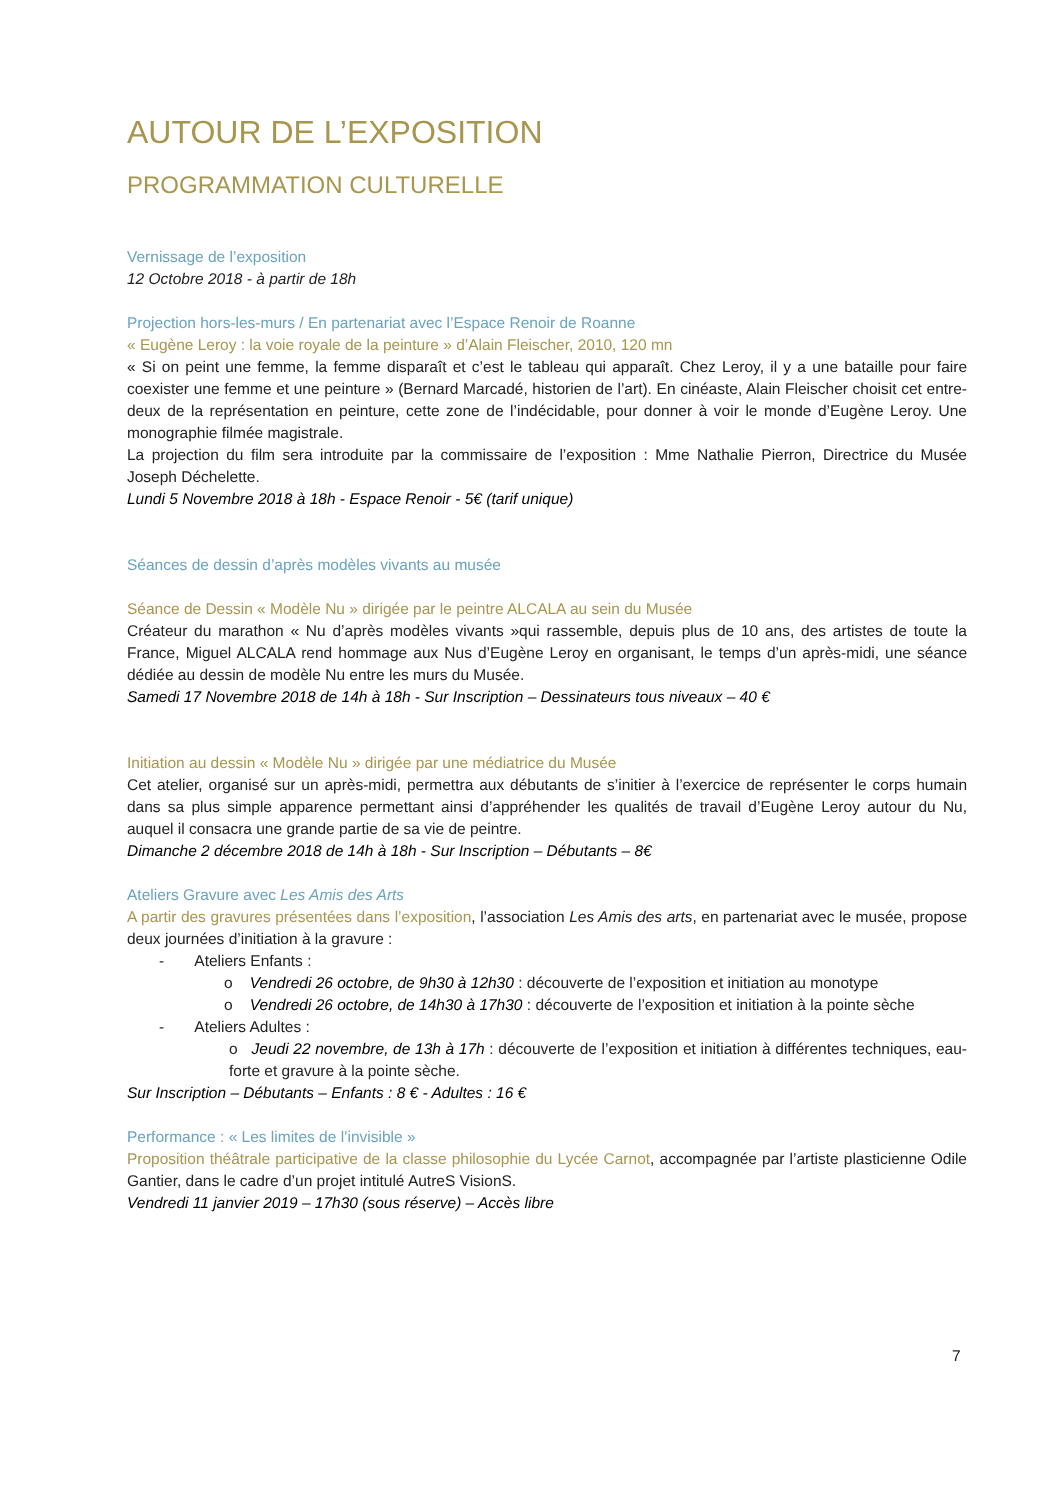AUTOUR DE L’EXPOSITION
PROGRAMMATION CULTURELLE
Vernissage de l’exposition
12 Octobre 2018 - à partir de 18h
Projection hors-les-murs / En partenariat avec l’Espace Renoir de Roanne
« Eugène Leroy : la voie royale de la peinture » d’Alain Fleischer, 2010, 120 mn
« Si on peint une femme, la femme disparaît et c’est le tableau qui apparaît. Chez Leroy, il y a une bataille pour faire coexister une femme et une peinture » (Bernard Marcadé, historien de l’art). En cinéaste, Alain Fleischer choisit cet entre-deux de la représentation en peinture, cette zone de l’indécidable, pour donner à voir le monde d’Eugène Leroy. Une monographie filmée magistrale.
La projection du film sera introduite par la commissaire de l’exposition : Mme Nathalie Pierron, Directrice du Musée Joseph Déchelette.
Lundi 5 Novembre 2018 à 18h - Espace Renoir - 5€ (tarif unique)
Séances de dessin d’après modèles vivants au musée
Séance de Dessin « Modèle Nu » dirigée par le peintre ALCALA au sein du Musée
Créateur du marathon « Nu d’après modèles vivants »qui rassemble, depuis plus de 10 ans, des artistes de toute la France, Miguel ALCALA rend hommage aux Nus d’Eugène Leroy en organisant, le temps d’un après-midi, une séance dédiée au dessin de modèle Nu entre les murs du Musée.
Samedi 17 Novembre 2018 de 14h à 18h - Sur Inscription – Dessinateurs tous niveaux – 40 €
Initiation au dessin « Modèle Nu » dirigée par une médiatrice du Musée
Cet atelier, organisé sur un après-midi, permettra aux débutants de s’initier à l’exercice de représenter le corps humain dans sa plus simple apparence permettant ainsi d’appréhender les qualités de travail d’Eugène Leroy autour du Nu, auquel il consacra une grande partie de sa vie de peintre.
Dimanche 2 décembre 2018 de 14h à 18h - Sur Inscription – Débutants – 8€
Ateliers Gravure avec Les Amis des Arts
A partir des gravures présentées dans l’exposition, l’association Les Amis des arts, en partenariat avec le musée, propose deux journées d’initiation à la gravure :
- Ateliers Enfants :
o Vendredi 26 octobre, de 9h30 à 12h30 : découverte de l’exposition et initiation au monotype
o Vendredi 26 octobre, de 14h30 à 17h30 : découverte de l’exposition et initiation à la pointe sèche
- Ateliers Adultes :
o Jeudi 22 novembre, de 13h à 17h : découverte de l’exposition et initiation à différentes techniques, eau-forte et gravure à la pointe sèche.
Sur Inscription – Débutants – Enfants : 8 € - Adultes : 16 €
Performance : « Les limites de l’invisible »
Proposition théâtrale participative de la classe philosophie du Lycée Carnot, accompagnée par l’artiste plasticienne Odile Gantier, dans le cadre d’un projet intitulé AutreS VisionS.
Vendredi 11 janvier 2019 – 17h30 (sous réserve) – Accès libre
7